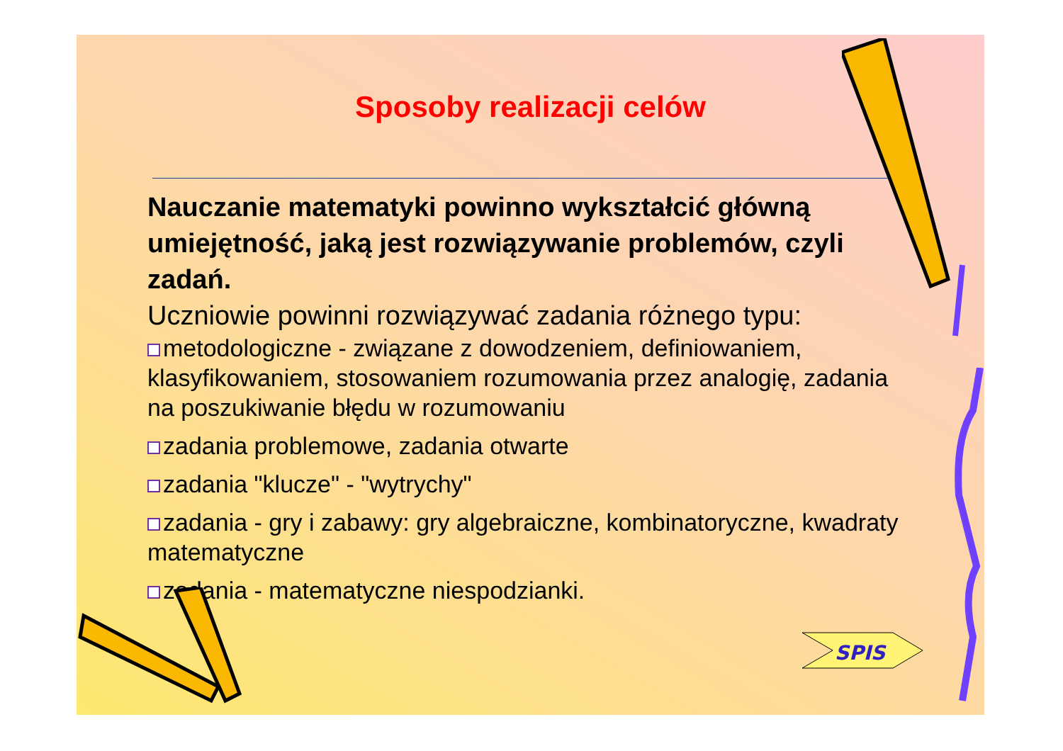Sposoby realizacji celów
Nauczanie matematyki powinno wykształcić główną umiejętność, jaką jest rozwiązywanie problemów, czyli zadań.
Uczniowie powinni rozwiązywać zadania różnego typu:
metodologiczne - związane z dowodzeniem, definiowaniem, klasyfikowaniem, stosowaniem rozumowania przez analogię, zadania na poszukiwanie błędu w rozumowaniu
zadania problemowe, zadania otwarte
zadania "klucze" - "wytrychy"
zadania - gry i zabawy: gry algebraiczne, kombinatoryczne, kwadraty matematyczne
zadania - matematyczne niespodzianki.
SPIS